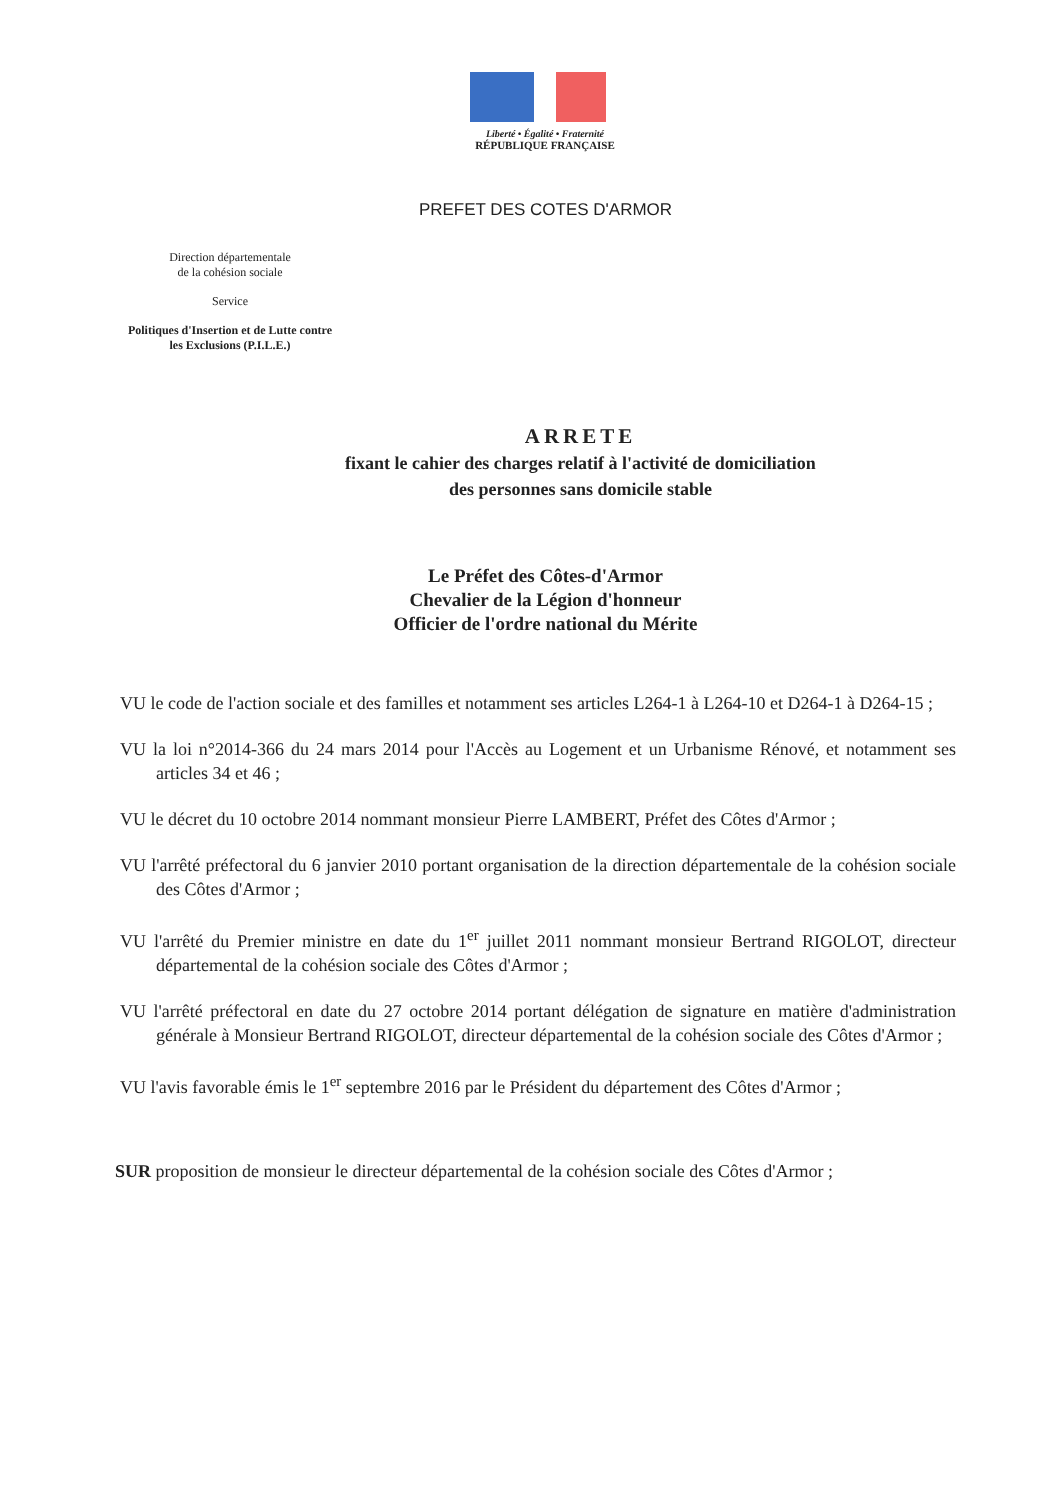Liberté • Égalité • Fraternité
RÉPUBLIQUE FRANÇAISE
PREFET DES COTES D'ARMOR
Direction départementale
de la cohésion sociale
Service
Politiques d'Insertion et de Lutte contre les Exclusions (P.I.L.E.)
ARRETE
fixant le cahier des charges relatif à l'activité de domiciliation
des personnes sans domicile stable
Le Préfet des Côtes-d'Armor
Chevalier de la Légion d'honneur
Officier de l'ordre national du Mérite
VU le code de l'action sociale et des familles et notamment ses articles L264-1 à L264-10 et D264-1 à D264-15 ;
VU la loi n°2014-366 du 24 mars 2014 pour l'Accès au Logement et un Urbanisme Rénové, et notamment ses articles 34 et 46 ;
VU le décret du 10 octobre 2014 nommant monsieur Pierre LAMBERT, Préfet des Côtes d'Armor ;
VU l'arrêté préfectoral du 6 janvier 2010 portant organisation de la direction départementale de la cohésion sociale des Côtes d'Armor ;
VU l'arrêté du Premier ministre en date du 1<sup>er</sup> juillet 2011 nommant monsieur Bertrand RIGOLOT, directeur départemental de la cohésion sociale des Côtes d'Armor ;
VU l'arrêté préfectoral en date du 27 octobre 2014 portant délégation de signature en matière d'administration générale à Monsieur Bertrand RIGOLOT, directeur départemental de la cohésion sociale des Côtes d'Armor ;
VU l'avis favorable émis le 1<sup>er</sup> septembre 2016 par le Président du département des Côtes d'Armor ;
SUR proposition de monsieur le directeur départemental de la cohésion sociale des Côtes d'Armor ;